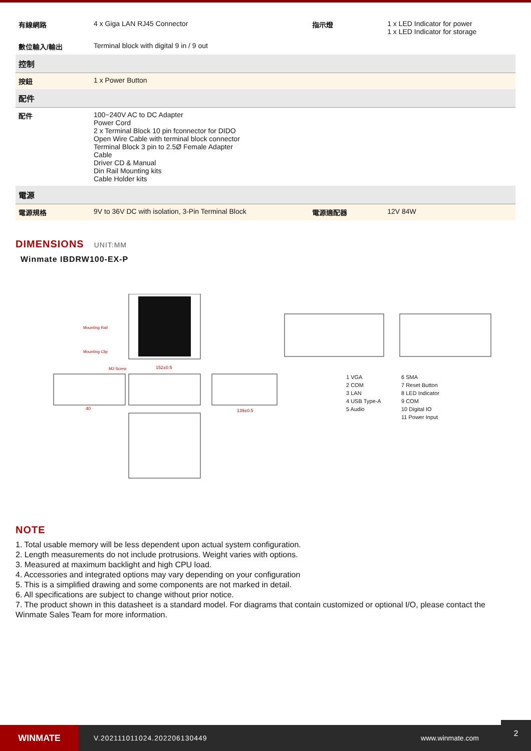| 有線網路 | 4 x Giga LAN RJ45 Connector | 指示燈 | 1 x LED Indicator for power 1 x LED Indicator for storage |
| 數位輸入/輸出 | Terminal block with digital 9 in / 9 out | | |
| 控制 | | | |
| 按鈕 | 1 x Power Button | | |
| 配件 | | | |
| 配件 | 100~240V AC to DC Adapter Power Cord 2 x Terminal Block 10 pin fconnector for DIDO Open Wire Cable with terminal block connector Terminal Block 3 pin to 2.5Ø Female Adapter Cable Driver CD & Manual Din Rail Mounting kits Cable Holder kits | | |
| 電源 | | | |
| 電源規格 | 9V to 36V DC with isolation, 3-Pin Terminal Block | 電源適配器 | 12V 84W |
DIMENSIONS UNIT:MM
Winmate IBDRW100-EX-P
152±0.5
139±0.5
40
Mounting Rail
Mounting Clip
M3 Screw
1 VGA 6 SMA 2 COM 7 Reset Button 3 LAN 8 LED Indicator 4 USB Type-A 9 COM 5 Audio 10 Digital IO 11 Power Input
NOTE
1. Total usable memory will be less dependent upon actual system configuration.
2. Length measurements do not include protrusions. Weight varies with options.
3. Measured at maximum backlight and high CPU load.
4. Accessories and integrated options may vary depending on your configuration
5. This is a simplified drawing and some components are not marked in detail.
6. All specifications are subject to change without prior notice.
7. The product shown in this datasheet is a standard model. For diagrams that contain customized or optional I/O, please contact the Winmate Sales Team for more information.
WINMATE
V.202111011024.202206130449 www.winmate.com
2